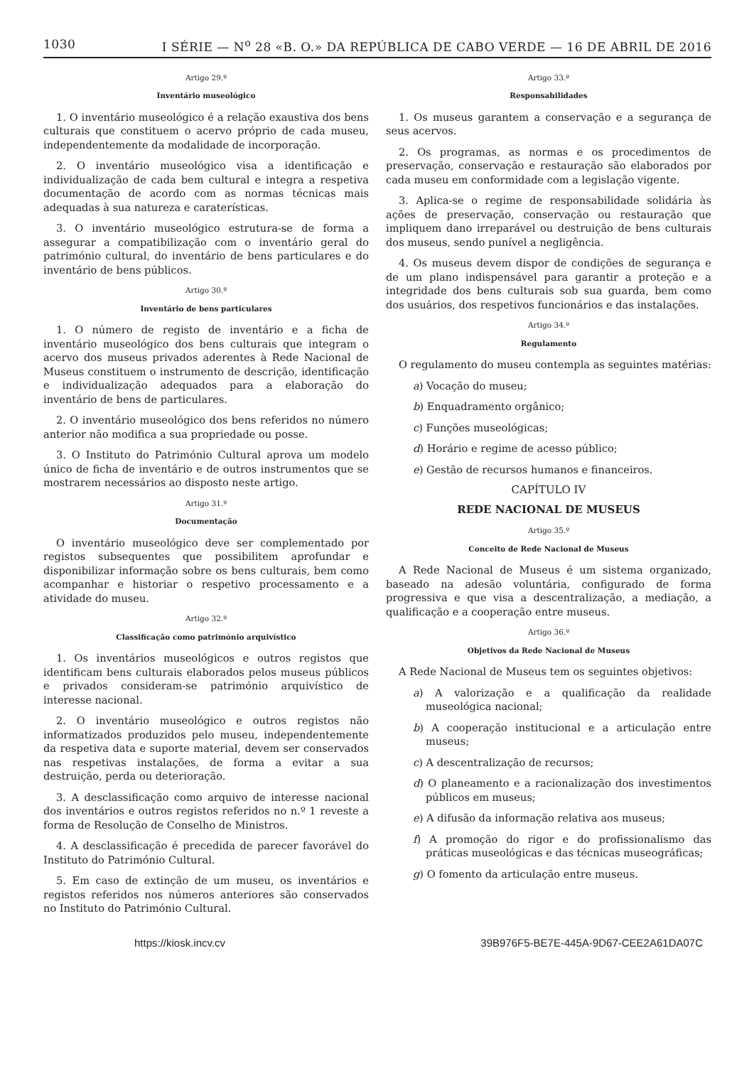1030 I SÉRIE — N<sup>o</sup> 28 «B. O.» DA REPÚBLICA DE CABO VERDE — 16 DE ABRIL DE 2016
Artigo 29.º
Inventário museológico
1. O inventário museológico é a relação exaustiva dos bens culturais que constituem o acervo próprio de cada museu, independentemente da modalidade de incorporação.
2. O inventário museológico visa a identificação e individualização de cada bem cultural e integra a respetiva documentação de acordo com as normas técnicas mais adequadas à sua natureza e caraterísticas.
3. O inventário museológico estrutura-se de forma a assegurar a compatibilização com o inventário geral do património cultural, do inventário de bens particulares e do inventário de bens públicos.
Artigo 30.º
Inventário de bens particulares
1. O número de registo de inventário e a ficha de inventário museológico dos bens culturais que integram o acervo dos museus privados aderentes à Rede Nacional de Museus constituem o instrumento de descrição, identificação e individualização adequados para a elaboração do inventário de bens de particulares.
2. O inventário museológico dos bens referidos no número anterior não modifica a sua propriedade ou posse.
3. O Instituto do Património Cultural aprova um modelo único de ficha de inventário e de outros instrumentos que se mostrarem necessários ao disposto neste artigo.
Artigo 31.º
Documentação
O inventário museológico deve ser complementado por registos subsequentes que possibilitem aprofundar e disponibilizar informação sobre os bens culturais, bem como acompanhar e historiar o respetivo processamento e a atividade do museu.
Artigo 32.º
Classificação como património arquivístico
1. Os inventários museológicos e outros registos que identificam bens culturais elaborados pelos museus públicos e privados consideram-se património arquivístico de interesse nacional.
2. O inventário museológico e outros registos não informatizados produzidos pelo museu, independentemente da respetiva data e suporte material, devem ser conservados nas respetivas instalações, de forma a evitar a sua destruição, perda ou deterioração.
3. A desclassificação como arquivo de interesse nacional dos inventários e outros registos referidos no n.º 1 reveste a forma de Resolução de Conselho de Ministros.
4. A desclassificação é precedida de parecer favorável do Instituto do Património Cultural.
5. Em caso de extinção de um museu, os inventários e registos referidos nos números anteriores são conservados no Instituto do Património Cultural.
Artigo 33.º
Responsabilidades
1. Os museus garantem a conservação e a segurança de seus acervos.
2. Os programas, as normas e os procedimentos de preservação, conservação e restauração são elaborados por cada museu em conformidade com a legislação vigente.
3. Aplica-se o regime de responsabilidade solidária às ações de preservação, conservação ou restauração que impliquem dano irreparável ou destruição de bens culturais dos museus, sendo punível a negligência.
4. Os museus devem dispor de condições de segurança e de um plano indispensável para garantir a proteção e a integridade dos bens culturais sob sua guarda, bem como dos usuários, dos respetivos funcionários e das instalações.
Artigo 34.º
Regulamento
O regulamento do museu contempla as seguintes matérias:
a) Vocação do museu;
b) Enquadramento orgânico;
c) Funções museológicas;
d) Horário e regime de acesso público;
e) Gestão de recursos humanos e financeiros.
CAPÍTULO IV
REDE NACIONAL DE MUSEUS
Artigo 35.º
Conceito de Rede Nacional de Museus
A Rede Nacional de Museus é um sistema organizado, baseado na adesão voluntária, configurado de forma progressiva e que visa a descentralização, a mediação, a qualificação e a cooperação entre museus.
Artigo 36.º
Objetivos da Rede Nacional de Museus
A Rede Nacional de Museus tem os seguintes objetivos:
a) A valorização e a qualificação da realidade museológica nacional;
b) A cooperação institucional e a articulação entre museus;
c) A descentralização de recursos;
d) O planeamento e a racionalização dos investimentos públicos em museus;
e) A difusão da informação relativa aos museus;
f) A promoção do rigor e do profissionalismo das práticas museológicas e das técnicas museográficas;
g) O fomento da articulação entre museus.
https://kiosk.incv.cv 39B976F5-BE7E-445A-9D67-CEE2A61DA07C